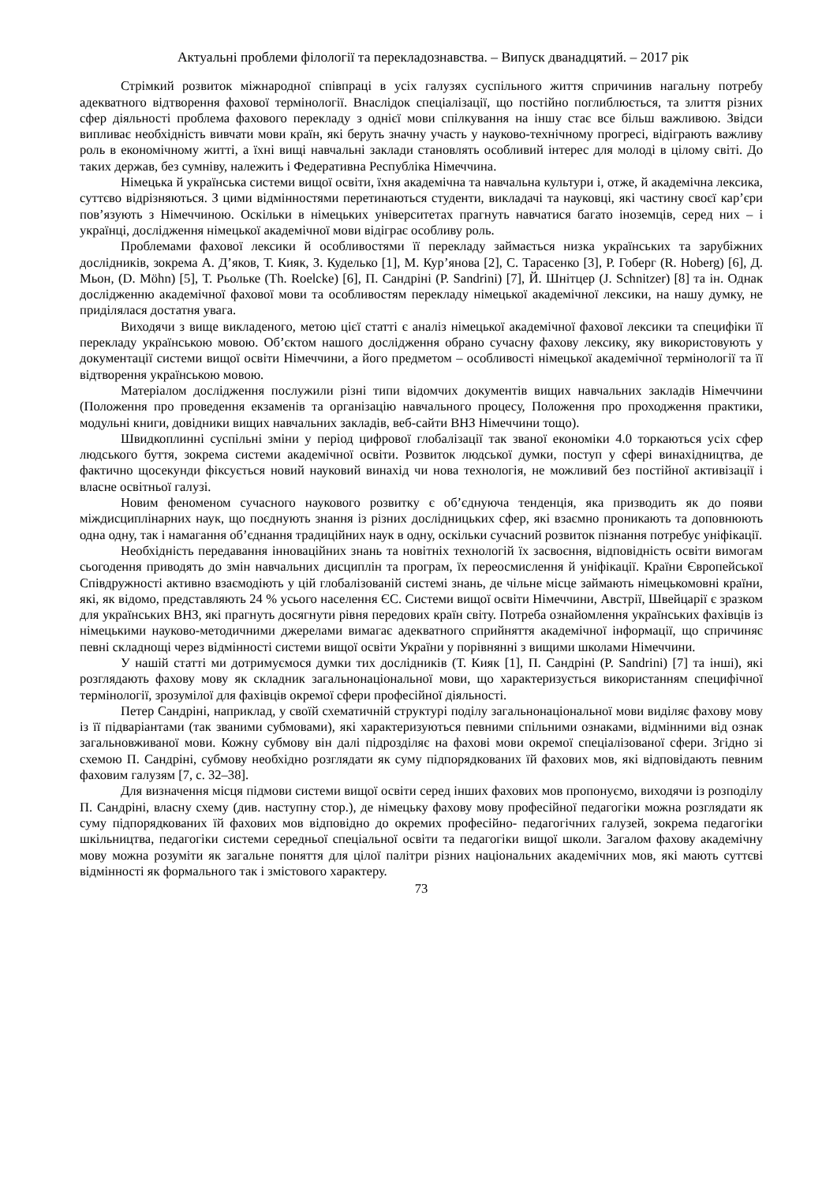Актуальні проблеми філології та перекладознавства. – Випуск дванадцятий. – 2017 рік
Стрімкий розвиток міжнародної співпраці в усіх галузях суспільного життя спричинив нагальну потребу адекватного відтворення фахової термінології. Внаслідок спеціалізації, що постійно поглиблюється, та злиття різних сфер діяльності проблема фахового перекладу з однієї мови спілкування на іншу стає все більш важливою. Звідси випливає необхідність вивчати мови країн, які беруть значну участь у науково-технічному прогресі, відіграють важливу роль в економічному житті, а їхні вищі навчальні заклади становлять особливий інтерес для молоді в цілому світі. До таких держав, без сумніву, належить і Федеративна Республіка Німеччина.
Німецька й українська системи вищої освіти, їхня академічна та навчальна культури і, отже, й академічна лексика, суттєво відрізняються. З цими відмінностями перетинаються студенти, викладачі та науковці, які частину своєї кар’єри пов’язують з Німеччиною. Оскільки в німецьких університетах прагнуть навчатися багато іноземців, серед них – і українці, дослідження німецької академічної мови відіграє особливу роль.
Проблемами фахової лексики й особливостями її перекладу займається низка українських та зарубіжних дослідників, зокрема А. Д’яков, Т. Кияк, З. Куделько [1], М. Кур’янова [2], С. Тарасенко [3], Р. Гоберг (R. Hoberg) [6], Д. Мьон, (D. Möhn) [5], Т. Рьольке (Th. Roelcke) [6], П. Сандріні (P. Sandrini) [7], Й. Шнітцер (J. Schnitzer) [8] та ін. Однак дослідженню академічної фахової мови та особливостям перекладу німецької академічної лексики, на нашу думку, не приділялася достатня увага.
Виходячи з вище викладеного, метою цієї статті є аналіз німецької академічної фахової лексики та специфіки її перекладу українською мовою. Об’єктом нашого дослідження обрано сучасну фахову лексику, яку використовують у документації системи вищої освіти Німеччини, а його предметом – особливості німецької академічної термінології та її відтворення українською мовою.
Матеріалом дослідження послужили різні типи відомчих документів вищих навчальних закладів Німеччини (Положення про проведення екзаменів та організацію навчального процесу, Положення про проходження практики, модульні книги, довідники вищих навчальних закладів, веб-сайти ВНЗ Німеччини тощо).
Швидкоплинні суспільні зміни у період цифрової глобалізації так званої економіки 4.0 торкаються усіх сфер людського буття, зокрема системи академічної освіти. Розвиток людської думки, поступ у сфері винахідництва, де фактично щосекунди фіксується новий науковий винахід чи нова технологія, не можливий без постійної активізації і власне освітньої галузі.
Новим феноменом сучасного наукового розвитку є об’єднуюча тенденція, яка призводить як до появи міждисциплінарних наук, що поєднують знання із різних дослідницьких сфер, які взаємно проникають та доповнюють одна одну, так і намагання об’єднання традиційних наук в одну, оскільки сучасний розвиток пізнання потребує уніфікації.
Необхідність передавання інноваційних знань та новітніх технологій їх засвоєння, відповідність освіти вимогам сьогодення приводять до змін навчальних дисциплін та програм, їх переосмислення й уніфікації. Країни Європейської Співдружності активно взаємодіють у цій глобалізованій системі знань, де чільне місце займають німецькомовні країни, які, як відомо, представляють 24 % усього населення ЄС. Системи вищої освіти Німеччини, Австрії, Швейцарії є зразком для українських ВНЗ, які прагнуть досягнути рівня передових країн світу. Потреба ознайомлення українських фахівців із німецькими науково-методичними джерелами вимагає адекватного сприйняття академічної інформації, що спричиняє певні складнощі через відмінності системи вищої освіти України у порівнянні з вищими школами Німеччини.
У нашій статті ми дотримуємося думки тих дослідників (Т. Кияк [1], П. Сандріні (P. Sandrini) [7] та інші), які розглядають фахову мову як складник загальнонаціональної мови, що характеризується використанням специфічної термінології, зрозумілої для фахівців окремої сфери професійної діяльності.
Петер Сандріні, наприклад, у своїй схематичній структурі поділу загальнонаціональної мови виділяє фахову мову із її підваріантами (так званими субмовами), які характеризуються певними спільними ознаками, відмінними від ознак загальновживаної мови. Кожну субмову він далі підрозділяє на фахові мови окремої спеціалізованої сфери. Згідно зі схемою П. Сандріні, субмову необхідно розглядати як суму підпорядкованих їй фахових мов, які відповідають певним фаховим галузям [7, с. 32–38].
Для визначення місця підмови системи вищої освіти серед інших фахових мов пропонуємо, виходячи із розподілу П. Сандріні, власну схему (див. наступну стор.), де німецьку фахову мову професійної педагогіки можна розглядати як суму підпорядкованих їй фахових мов відповідно до окремих професійно- педагогічних галузей, зокрема педагогіки шкільництва, педагогіки системи середньої спеціальної освіти та педагогіки вищої школи. Загалом фахову академічну мову можна розуміти як загальне поняття для цілої палітри різних національних академічних мов, які мають суттєві відмінності як формального так і змістового характеру.
73